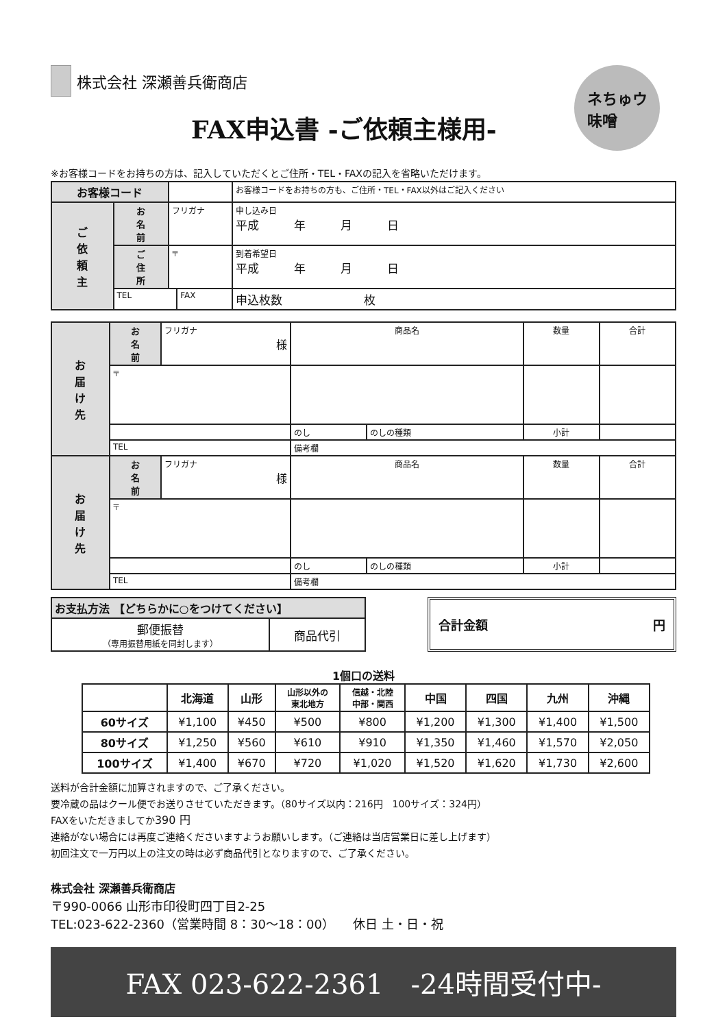株式会社 深瀬善兵衛商店
ネちゅウ
味噌
FAX申込書 -ご依頼主様用-
※お客様コードをお持ちの方は、記入していただくとご住所・TEL・FAXの記入を省略いただけます。
| お客様コード | | | | お客様コードをお持ちの方も、ご住所・TEL・FAX以外はご記入ください | |
| ご 依 頼 主 | お 名 前 | フリガナ | | | 申し込み日 平成 年 月 日 |
| | ご 住 所 | 〒 | | | 到着希望日 平成 年 月 日 |
| | TEL | | FAX | | 申込枚数 枚 |
| お 届 け 先 | お 名 前 | フリガナ 様 | 商品名 | | 数量 | 合計 |
| | 〒 | | | | | |
| | | | のし | のしの種類 | 小計 | |
| | TEL | | 備考欄 | | | |
| お 届 け 先 | お 名 前 | フリガナ 様 | 商品名 | | 数量 | 合計 |
| | 〒 | | | | | |
| | | | のし | のしの種類 | 小計 | |
| | TEL | | 備考欄 | | | |
| お支払方法 【どちらかに○をつけてください】 | |
| 郵便振替 （専用振替用紙を同封します） | 商品代引 |
合計金額 円
1個口の送料
| | 北海道 | 山形 | 山形以外の 東北地方 | 信越・北陸 中部・関西 | 中国 | 四国 | 九州 | 沖縄 |
| --- | --- | --- | --- | --- | --- | --- | --- | --- |
| 60サイズ | ¥1,100 | ¥450 | ¥500 | ¥800 | ¥1,200 | ¥1,300 | ¥1,400 | ¥1,500 |
| 80サイズ | ¥1,250 | ¥560 | ¥610 | ¥910 | ¥1,350 | ¥1,460 | ¥1,570 | ¥2,050 |
| 100サイズ | ¥1,400 | ¥670 | ¥720 | ¥1,020 | ¥1,520 | ¥1,620 | ¥1,730 | ¥2,600 |
送料が合計金額に加算されますので、ご了承ください。
要冷蔵の品はクール便でお送りさせていただきます。（80サイズ以内：216円　100サイズ：324円）
FAXをいただきましてか390 円
連絡がない場合には再度ご連絡くださいますようお願いします。（ご連絡は当店営業日に差し上げます）
初回注文で一万円以上の注文の時は必ず商品代引となりますので、ご了承ください。
株式会社 深瀬善兵衛商店
〒990-0066 山形市印役町四丁目2-25
TEL:023-622-2360（営業時間 8：30〜18：00）　　休日 土・日・祝
FAX 023-622-2361　-24時間受付中-